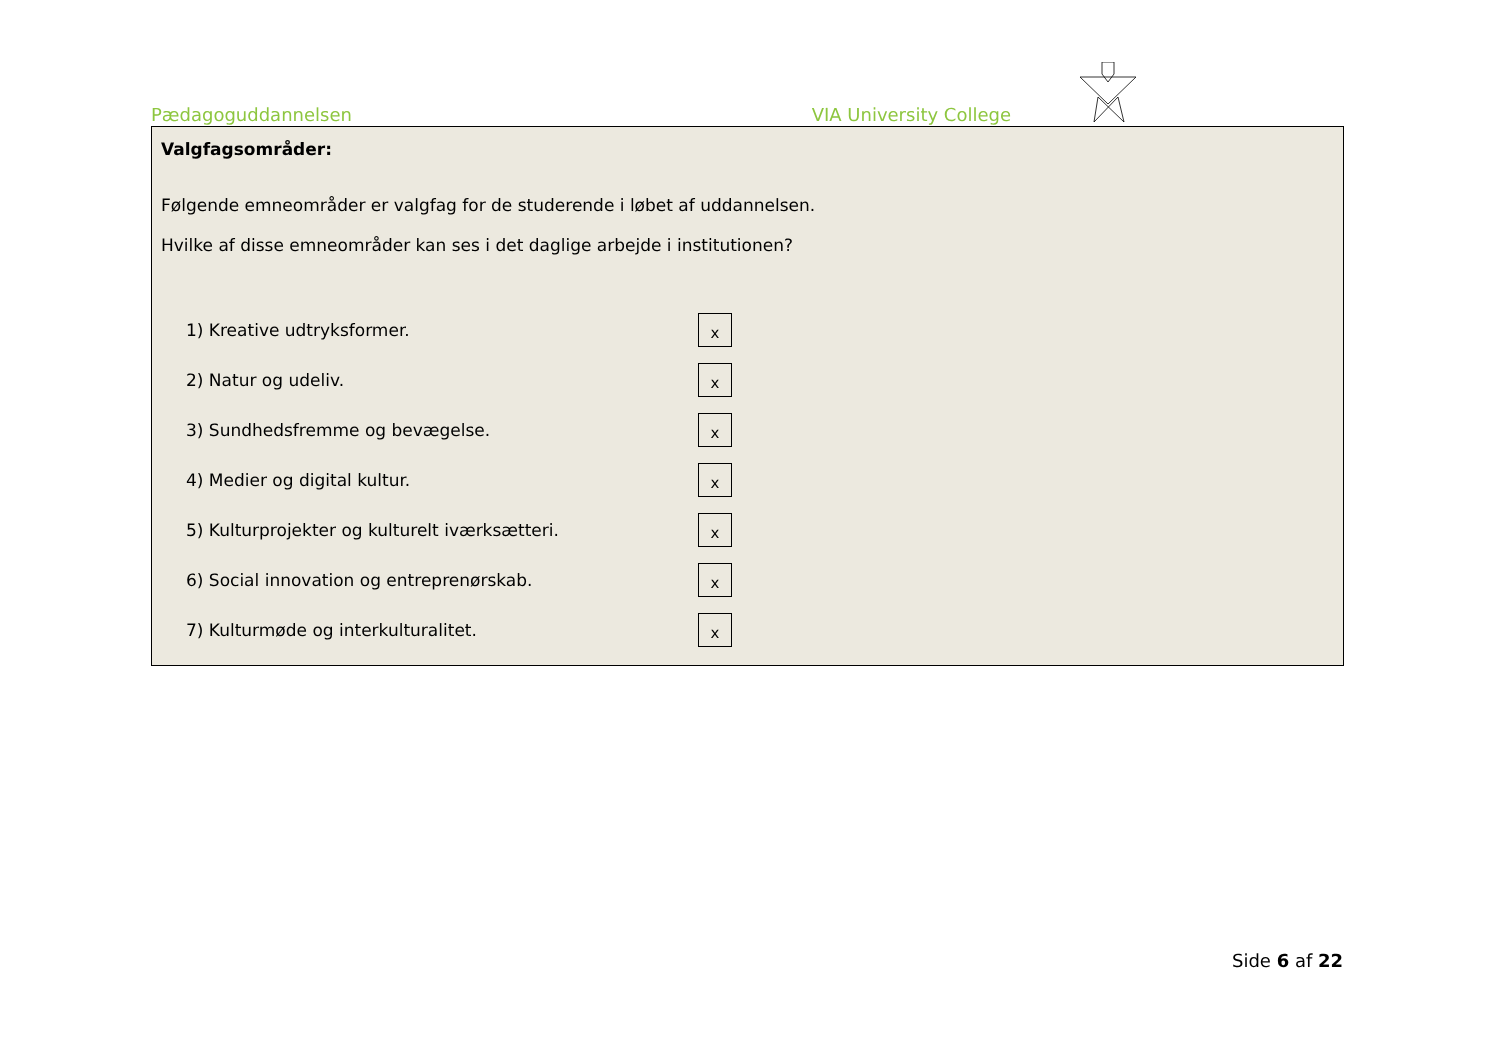Pædagoguddannelsen VIA University College
Valgfagsområder:
Følgende emneområder er valgfag for de studerende i løbet af uddannelsen.
Hvilke af disse emneområder kan ses i det daglige arbejde i institutionen?
1) Kreative udtryksformer.
x
2) Natur og udeliv.
x
3) Sundhedsfremme og bevægelse.
x
4) Medier og digital kultur.
x
5) Kulturprojekter og kulturelt iværksætteri.
x
6) Social innovation og entreprenørskab.
x
7) Kulturmøde og interkulturalitet.
x
Side 6 af 22